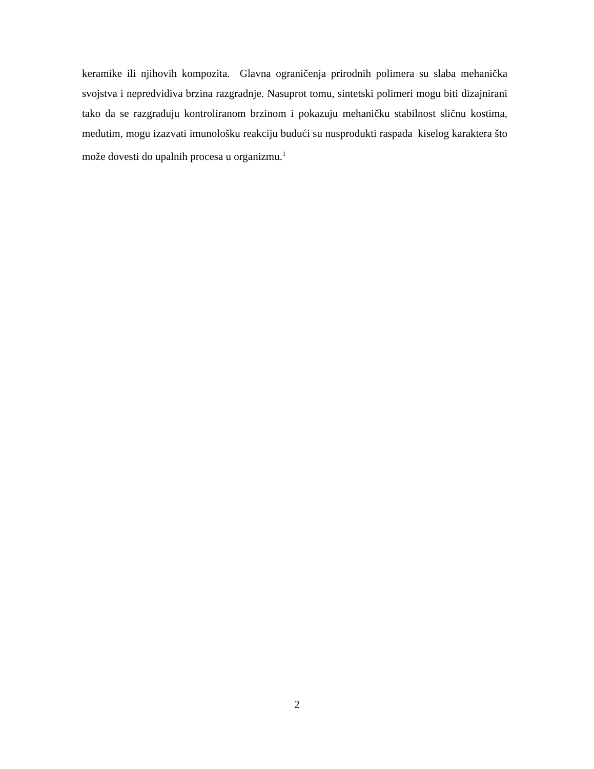keramike ili njihovih kompozita. Glavna ograničenja prirodnih polimera su slaba mehanička svojstva i nepredvidiva brzina razgradnje. Nasuprot tomu, sintetski polimeri mogu biti dizajnirani tako da se razgrađuju kontroliranom brzinom i pokazuju mehaničku stabilnost sličnu kostima, međutim, mogu izazvati imunološku reakciju budući su nusprodukti raspada kiselog karaktera što može dovesti do upalnih procesa u organizmu.<sup>1</sup>
2